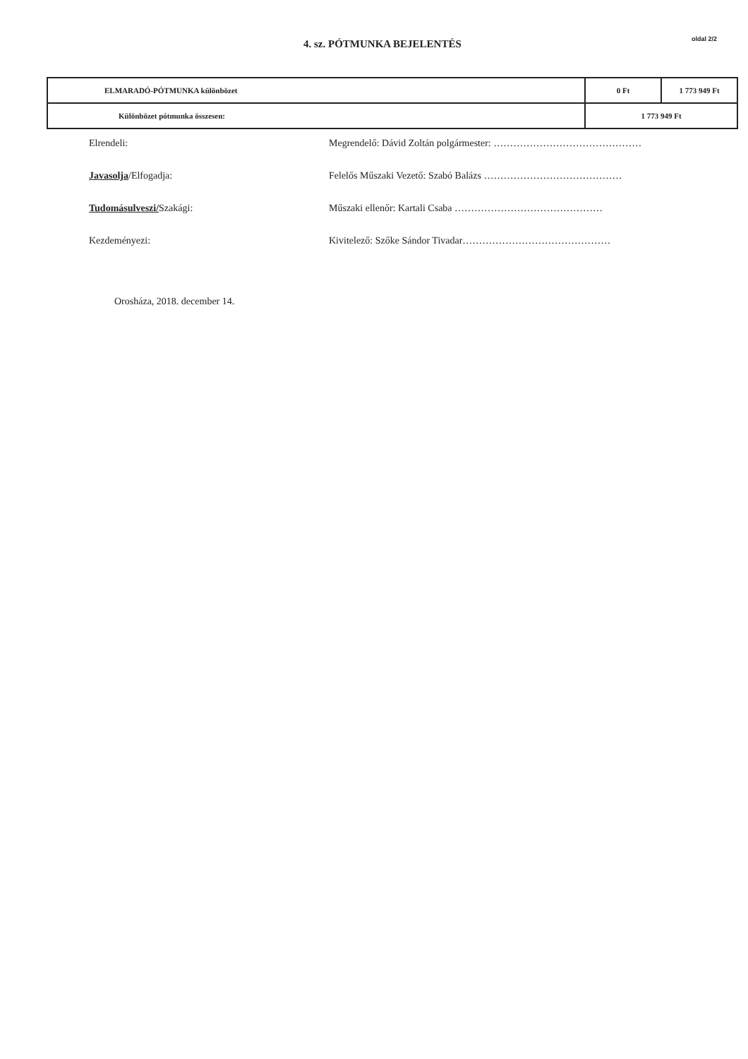4. sz. PÓTMUNKA BEJELENTÉS
oldal 2/2
| ELMARADÓ-PÓTMUNKA különbözet | 0 Ft | 1 773 949 Ft |
| Különbözet pótmunka összesen: | 1 773 949 Ft | |
Elrendeli:
Megrendelő: Dávid Zoltán polgármester: ………………………………………
Javasolja/Elfogadja:
Felelős Műszaki Vezető: Szabó Balázs ……………………………………
Tudomásulveszi/Szakági:
Műszaki ellenőr: Kartali Csaba ………………………………………
Kezdeményezi:
Kivitelező: Szőke Sándor Tivadar………………………………………
Orosháza, 2018. december 14.